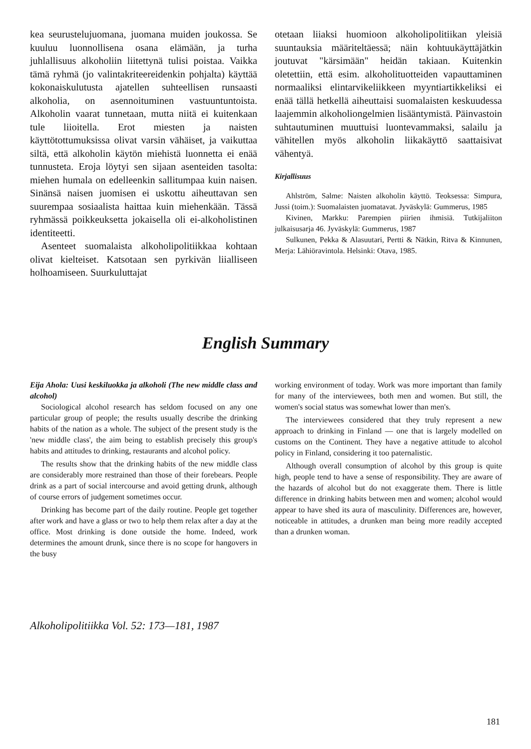kea seurustelujuomana, juomana muiden joukossa. Se kuuluu luonnollisena osana elämään, ja turha juhlallisuus alkoholiin liitettynä tulisi poistaa. Vaikka tämä ryhmä (jo valintakriteereidenkin pohjalta) käyttää kokonaiskulutusta ajatellen suhteellisen runsaasti alkoholia, on asennoituminen vastuuntuntoista. Alkoholin vaarat tunnetaan, mutta niitä ei kuitenkaan tule liioitella. Erot miesten ja naisten käyttötottumuksissa olivat varsin vähäiset, ja vaikuttaa siltä, että alkoholin käytön miehistä luonnetta ei enää tunnusteta. Eroja löytyi sen sijaan asenteiden tasolta: miehen humala on edelleenkin sallitumpaa kuin naisen. Sinänsä naisen juomisen ei uskottu aiheuttavan sen suurempaa sosiaalista haittaa kuin miehenkään. Tässä ryhmässä poikkeuksetta jokaisella oli ei-alkoholistinen identiteetti.
Asenteet suomalaista alkoholipolitiikkaa kohtaan olivat kielteiset. Katsotaan sen pyrkivän liialliseen holhoamiseen. Suurkuluttajat
otetaan liiaksi huomioon alkoholipolitiikan yleisiä suuntauksia määriteltäessä; näin kohtuukäyttäjätkin joutuvat "kärsimään" heidän takiaan. Kuitenkin oletettiin, että esim. alkoholituotteiden vapauttaminen normaaliksi elintarvikeliikkeen myyntiartikkeliksi ei enää tällä hetkellä aiheuttaisi suomalaisten keskuudessa laajemmin alkoholiongelmien lisääntymistä. Päinvastoin suhtautuminen muuttuisi luontevammaksi, salailu ja vähitellen myös alkoholin liikakäyttö saattaisivat vähentyä.
Kirjallisuus
Ahlström, Salme: Naisten alkoholin käyttö. Teoksessa: Simpura, Jussi (toim.): Suomalaisten juomatavat. Jyväskylä: Gummerus, 1985
Kivinen, Markku: Parempien piirien ihmisiä. Tutkijaliiton julkaisusarja 46. Jyväskylä: Gummerus, 1987
Sulkunen, Pekka & Alasuutari, Pertti & Nätkin, Ritva & Kinnunen, Merja: Lähiöravintola. Helsinki: Otava, 1985.
English Summary
Eija Ahola: Uusi keskiluokka ja alkoholi (The new middle class and alcohol)
Sociological alcohol research has seldom focused on any one particular group of people; the results usually describe the drinking habits of the nation as a whole. The subject of the present study is the 'new middle class', the aim being to establish precisely this group's habits and attitudes to drinking, restaurants and alcohol policy.
The results show that the drinking habits of the new middle class are considerably more restrained than those of their forebears. People drink as a part of social intercourse and avoid getting drunk, although of course errors of judgement sometimes occur.
Drinking has become part of the daily routine. People get together after work and have a glass or two to help them relax after a day at the office. Most drinking is done outside the home. Indeed, work determines the amount drunk, since there is no scope for hangovers in the busy
working environment of today. Work was more important than family for many of the interviewees, both men and women. But still, the women's social status was somewhat lower than men's.
The interviewees considered that they truly represent a new approach to drinking in Finland — one that is largely modelled on customs on the Continent. They have a negative attitude to alcohol policy in Finland, considering it too paternalistic.
Although overall consumption of alcohol by this group is quite high, people tend to have a sense of responsibility. They are aware of the hazards of alcohol but do not exaggerate them. There is little difference in drinking habits between men and women; alcohol would appear to have shed its aura of masculinity. Differences are, however, noticeable in attitudes, a drunken man being more readily accepted than a drunken woman.
Alkoholipolitiikka Vol. 52: 173—181, 1987
181